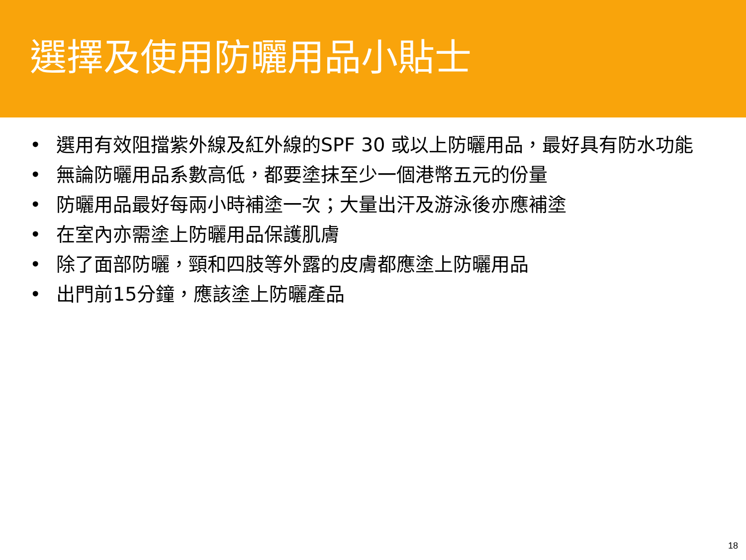選擇及使用防曬用品小貼士
• 選用有效阻擋紫外線及紅外線的SPF 30 或以上防曬用品，最好具有防水功能
• 無論防曬用品系數高低，都要塗抹至少一個港幣五元的份量
• 防曬用品最好每兩小時補塗一次；大量出汗及游泳後亦應補塗
• 在室內亦需塗上防曬用品保護肌膚
• 除了面部防曬，頸和四肢等外露的皮膚都應塗上防曬用品
• 出門前15分鐘，應該塗上防曬產品
18